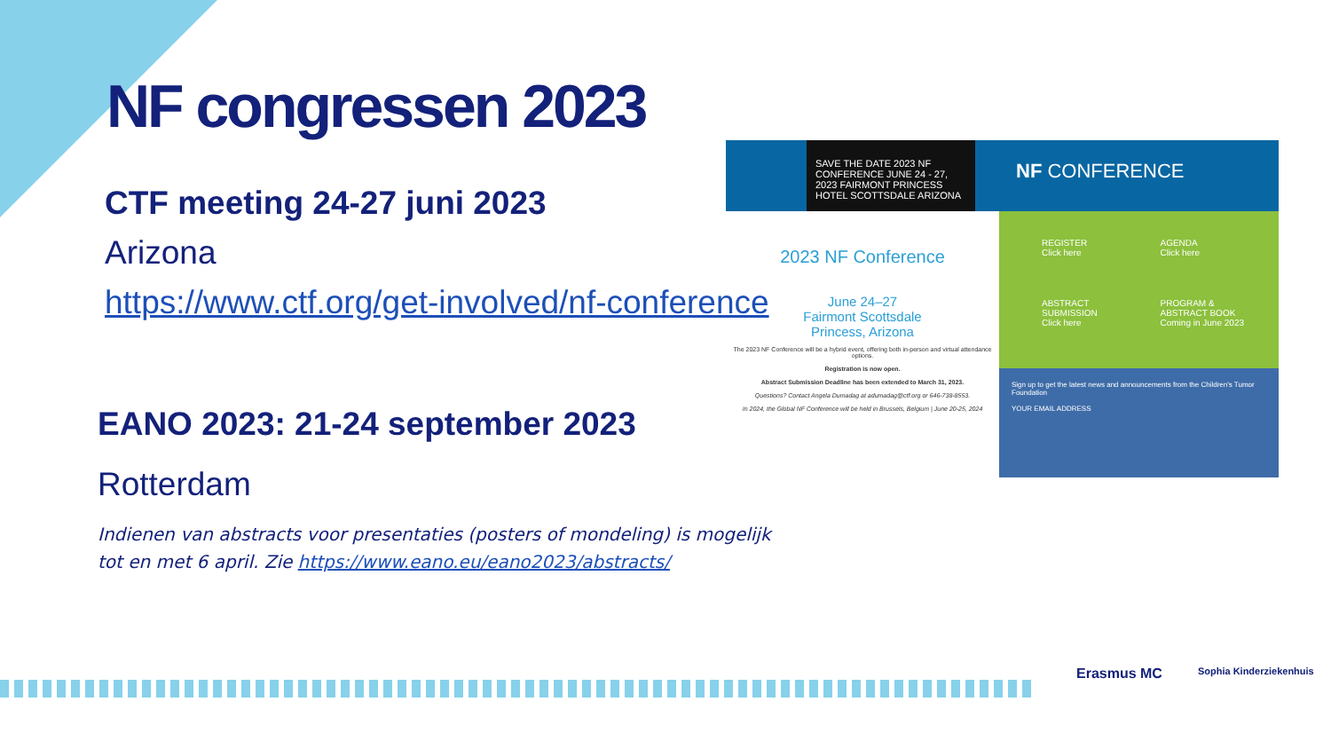NF congressen 2023
CTF meeting 24-27 juni 2023
Arizona
https://www.ctf.org/get-involved/nf-conference
EANO 2023: 21-24 september 2023
Rotterdam
Indienen van abstracts voor presentaties (posters of mondeling) is mogelijk tot en met 6 april. Zie https://www.eano.eu/eano2023/abstracts/
SAVE THE DATE 2023 NF CONFERENCE JUNE 24 - 27, 2023 FAIRMONT PRINCESS HOTEL SCOTTSDALE ARIZONA
NF CONFERENCE
2023 NF Conference
June 24–27
Fairmont Scottsdale
Princess, Arizona
The 2023 NF Conference will be a hybrid event, offering both in-person and virtual attendance options.
Registration is now open.
Abstract Submission Deadline has been extended to March 31, 2023.
Questions? Contact Angela Dumadag at adumadag@ctf.org or 646-738-8553.
In 2024, the Global NF Conference will be held in Brussels, Belgium | June 20-25, 2024
REGISTER
Click here
AGENDA
Click here
ABSTRACT
SUBMISSION
Click here
PROGRAM &
ABSTRACT BOOK
Coming in June 2023
Sign up to get the latest news and announcements from the Children's Tumor Foundation
YOUR EMAIL ADDRESS
Erasmus MC Sophia Kinderziekenhuis